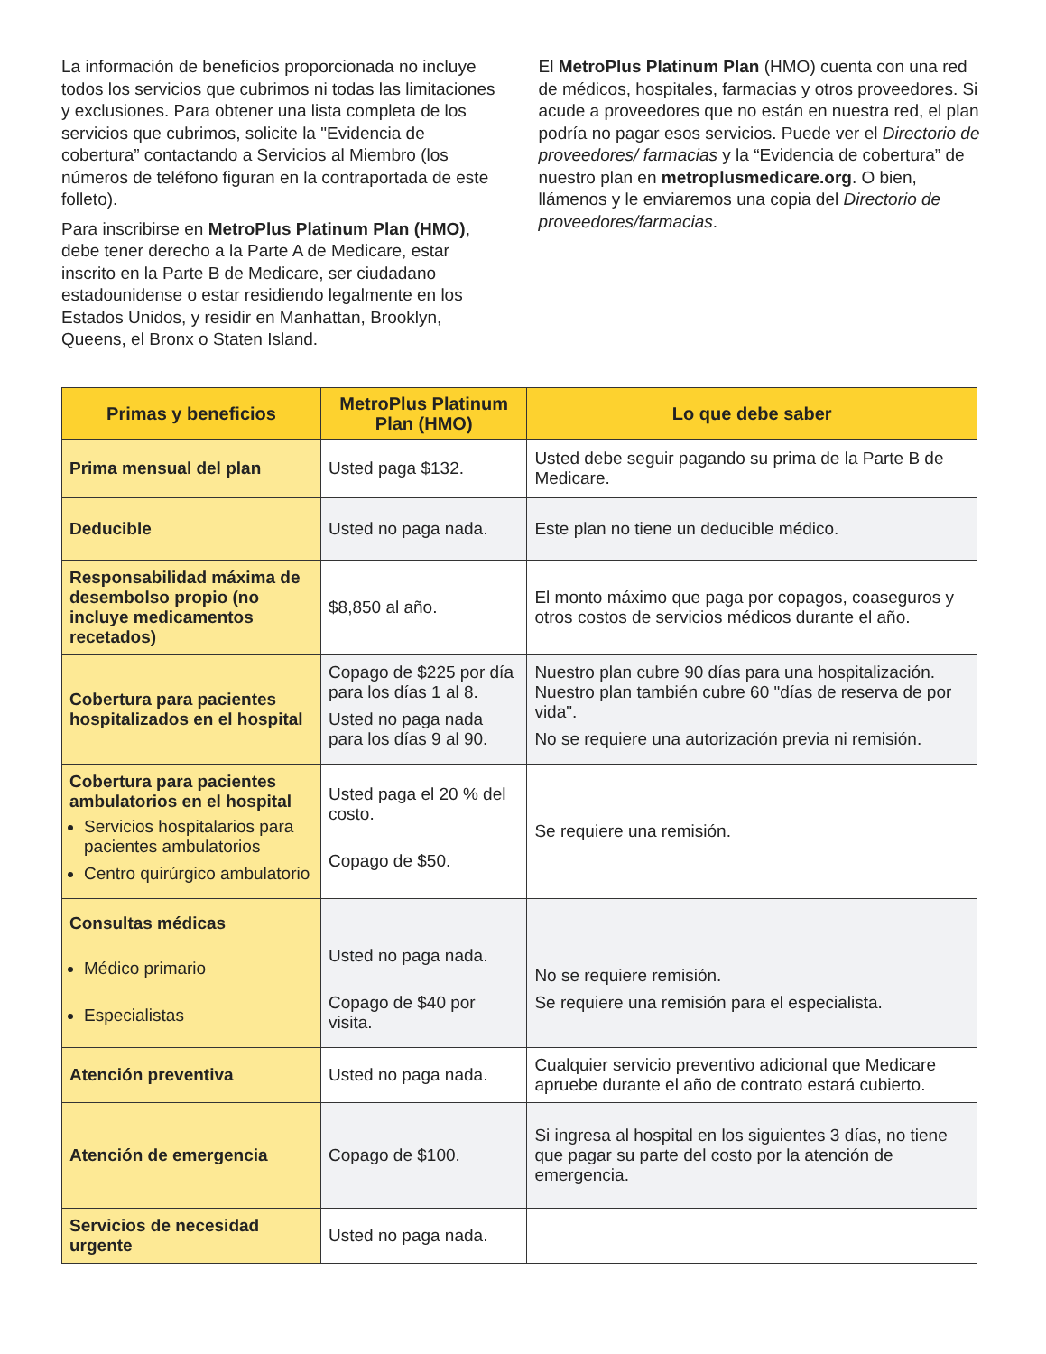La información de beneficios proporcionada no incluye todos los servicios que cubrimos ni todas las limitaciones y exclusiones. Para obtener una lista completa de los servicios que cubrimos, solicite la "Evidencia de cobertura” contactando a Servicios al Miembro (los números de teléfono figuran en la contraportada de este folleto).
Para inscribirse en MetroPlus Platinum Plan (HMO), debe tener derecho a la Parte A de Medicare, estar inscrito en la Parte B de Medicare, ser ciudadano estadounidense o estar residiendo legalmente en los Estados Unidos, y residir en Manhattan, Brooklyn, Queens, el Bronx o Staten Island.
El MetroPlus Platinum Plan (HMO) cuenta con una red de médicos, hospitales, farmacias y otros proveedores. Si acude a proveedores que no están en nuestra red, el plan podría no pagar esos servicios. Puede ver el Directorio de proveedores/ farmacias y la “Evidencia de cobertura” de nuestro plan en metroplusmedicare.org. O bien, llámenos y le enviaremos una copia del Directorio de proveedores/farmacias.
| Primas y beneficios | MetroPlus Platinum Plan (HMO) | Lo que debe saber |
| --- | --- | --- |
| Prima mensual del plan | Usted paga $132. | Usted debe seguir pagando su prima de la Parte B de Medicare. |
| Deducible | Usted no paga nada. | Este plan no tiene un deducible médico. |
| Responsabilidad máxima de desembolso propio (no incluye medicamentos recetados) | $8,850 al año. | El monto máximo que paga por copagos, coaseguros y otros costos de servicios médicos durante el año. |
| Cobertura para pacientes hospitalizados en el hospital | Copago de $225 por día para los días 1 al 8. Usted no paga nada para los días 9 al 90. | Nuestro plan cubre 90 días para una hospitalización. Nuestro plan también cubre 60 "días de reserva de por vida". No se requiere una autorización previa ni remisión. |
| Cobertura para pacientes ambulatorios en el hospital Servicios hospitalarios para pacientes ambulatorios Centro quirúrgico ambulatorio | Usted paga el 20 % del costo. Copago de $50. | Se requiere una remisión. |
| Consultas médicas Médico primario Especialistas | Usted no paga nada. Copago de $40 por visita. | No se requiere remisión. Se requiere una remisión para el especialista. |
| Atención preventiva | Usted no paga nada. | Cualquier servicio preventivo adicional que Medicare apruebe durante el año de contrato estará cubierto. |
| Atención de emergencia | Copago de $100. | Si ingresa al hospital en los siguientes 3 días, no tiene que pagar su parte del costo por la atención de emergencia. |
| Servicios de necesidad urgente | Usted no paga nada. | |